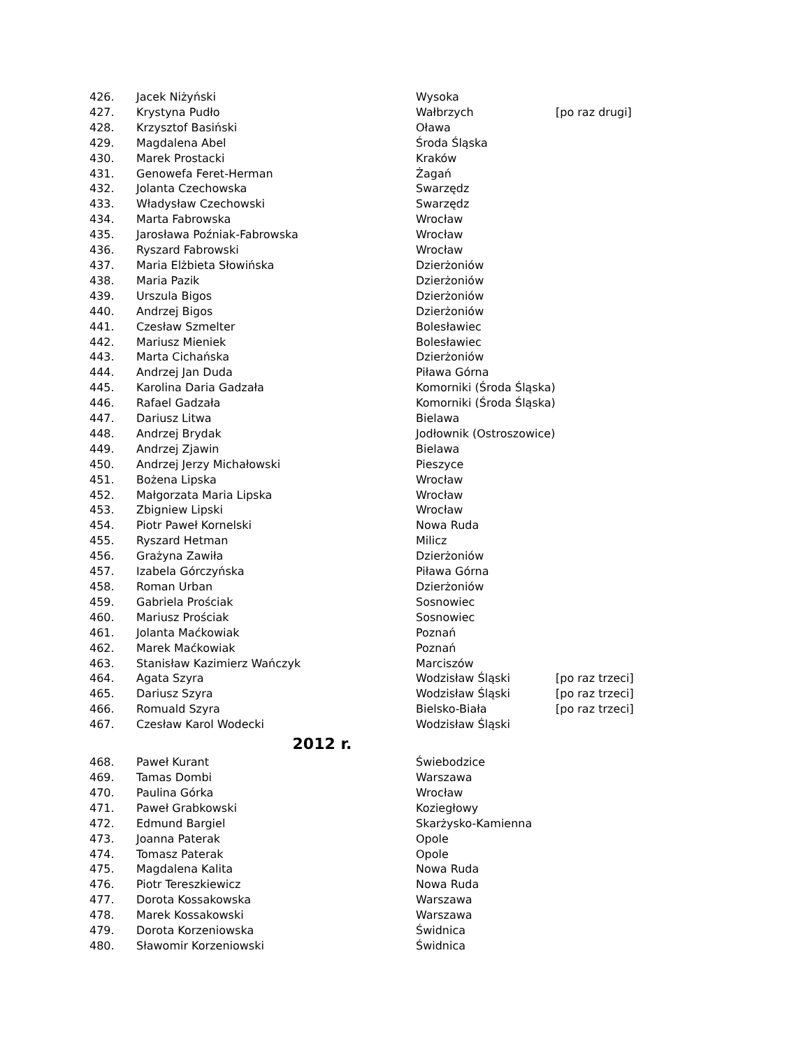| 426. | Jacek Niżyński | Wysoka | |
| 427. | Krystyna Pudło | Wałbrzych | [po raz drugi] |
| 428. | Krzysztof Basiński | Oława | |
| 429. | Magdalena Abel | Środa Śląska | |
| 430. | Marek Prostacki | Kraków | |
| 431. | Genowefa Feret-Herman | Żagań | |
| 432. | Jolanta Czechowska | Swarzędz | |
| 433. | Władysław Czechowski | Swarzędz | |
| 434. | Marta Fabrowska | Wrocław | |
| 435. | Jarosława Poźniak-Fabrowska | Wrocław | |
| 436. | Ryszard Fabrowski | Wrocław | |
| 437. | Maria Elżbieta Słowińska | Dzierżoniów | |
| 438. | Maria Pazik | Dzierżoniów | |
| 439. | Urszula Bigos | Dzierżoniów | |
| 440. | Andrzej Bigos | Dzierżoniów | |
| 441. | Czesław Szmelter | Bolesławiec | |
| 442. | Mariusz Mieniek | Bolesławiec | |
| 443. | Marta Cichańska | Dzierżoniów | |
| 444. | Andrzej Jan Duda | Piława Górna | |
| 445. | Karolina Daria Gadzała | Komorniki (Środa Śląska) | |
| 446. | Rafael Gadzała | Komorniki (Środa Śląska) | |
| 447. | Dariusz Litwa | Bielawa | |
| 448. | Andrzej Brydak | Jodłownik (Ostroszowice) | |
| 449. | Andrzej Zjawin | Bielawa | |
| 450. | Andrzej Jerzy Michałowski | Pieszyce | |
| 451. | Bożena Lipska | Wrocław | |
| 452. | Małgorzata Maria Lipska | Wrocław | |
| 453. | Zbigniew Lipski | Wrocław | |
| 454. | Piotr Paweł Kornelski | Nowa Ruda | |
| 455. | Ryszard Hetman | Milicz | |
| 456. | Grażyna Zawiła | Dzierżoniów | |
| 457. | Izabela Górczyńska | Piława Górna | |
| 458. | Roman Urban | Dzierżoniów | |
| 459. | Gabriela Prościak | Sosnowiec | |
| 460. | Mariusz Prościak | Sosnowiec | |
| 461. | Jolanta Maćkowiak | Poznań | |
| 462. | Marek Maćkowiak | Poznań | |
| 463. | Stanisław Kazimierz Wańczyk | Marciszów | |
| 464. | Agata Szyra | Wodzisław Śląski | [po raz trzeci] |
| 465. | Dariusz Szyra | Wodzisław Śląski | [po raz trzeci] |
| 466. | Romuald Szyra | Bielsko-Biała | [po raz trzeci] |
| 467. | Czesław Karol Wodecki | Wodzisław Śląski | |
| 2012 r. | | | |
| 468. | Paweł Kurant | Świebodzice | |
| 469. | Tamas Dombi | Warszawa | |
| 470. | Paulina Górka | Wrocław | |
| 471. | Paweł Grabkowski | Koziegłowy | |
| 472. | Edmund Bargiel | Skarżysko-Kamienna | |
| 473. | Joanna Paterak | Opole | |
| 474. | Tomasz Paterak | Opole | |
| 475. | Magdalena Kalita | Nowa Ruda | |
| 476. | Piotr Tereszkiewicz | Nowa Ruda | |
| 477. | Dorota Kossakowska | Warszawa | |
| 478. | Marek Kossakowski | Warszawa | |
| 479. | Dorota Korzeniowska | Świdnica | |
| 480. | Sławomir Korzeniowski | Świdnica | |